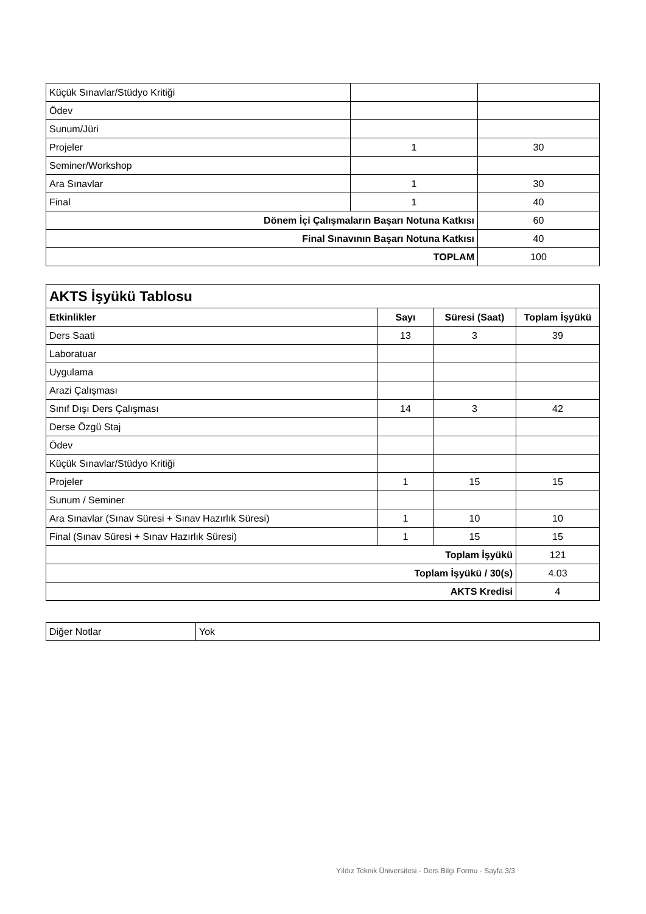| Küçük Sınavlar/Stüdyo Kritiği | | |
| Ödev | | |
| Sunum/Jüri | | |
| Projeler | 1 | 30 |
| Seminer/Workshop | | |
| Ara Sınavlar | 1 | 30 |
| Final | 1 | 40 |
| Dönem İçi Çalışmaların Başarı Notuna Katkısı | | 60 |
| Final Sınavının Başarı Notuna Katkısı | | 40 |
| TOPLAM | | 100 |
| AKTS İşyükü Tablosu | | | |
| Etkinlikler | Sayı | Süresi (Saat) | Toplam İşyükü |
| Ders Saati | 13 | 3 | 39 |
| Laboratuar | | | |
| Uygulama | | | |
| Arazi Çalışması | | | |
| Sınıf Dışı Ders Çalışması | 14 | 3 | 42 |
| Derse Özgü Staj | | | |
| Ödev | | | |
| Küçük Sınavlar/Stüdyo Kritiği | | | |
| Projeler | 1 | 15 | 15 |
| Sunum / Seminer | | | |
| Ara Sınavlar (Sınav Süresi + Sınav Hazırlık Süresi) | 1 | 10 | 10 |
| Final (Sınav Süresi + Sınav Hazırlık Süresi) | 1 | 15 | 15 |
| Toplam İşyükü | | | 121 |
| Toplam İşyükü / 30(s) | | | 4.03 |
| AKTS Kredisi | | | 4 |
| Diğer Notlar | Yok |
Yıldız Teknik Üniversitesi - Ders Bilgi Formu - Sayfa 3/3